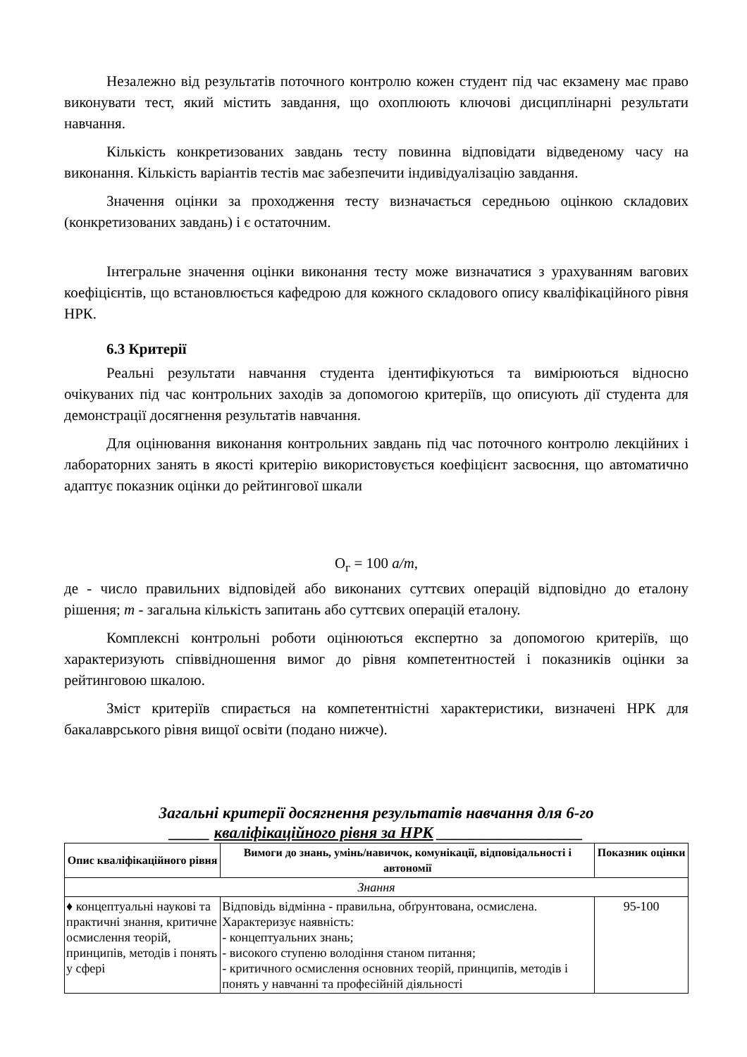Незалежно від результатів поточного контролю кожен студент під час екзамену має право виконувати тест, який містить завдання, що охоплюють ключові дисциплінарні результати навчання.
Кількість конкретизованих завдань тесту повинна відповідати відведеному часу на виконання. Кількість варіантів тестів має забезпечити індивідуалізацію завдання.
Значення оцінки за проходження тесту визначається середньою оцінкою складових (конкретизованих завдань) і є остаточним.
Інтегральне значення оцінки виконання тесту може визначатися з урахуванням вагових коефіцієнтів, що встановлюється кафедрою для кожного складового опису кваліфікаційного рівня НРК.
6.3 Критерії
Реальні результати навчання студента ідентифікуються та вимірюються відносно очікуваних під час контрольних заходів за допомогою критеріїв, що описують дії студента для демонстрації досягнення результатів навчання.
Для оцінювання виконання контрольних завдань під час поточного контролю лекційних і лабораторних занять в якості критерію використовується коефіцієнт засвоєння, що автоматично адаптує показник оцінки до рейтингової шкали
О<sub>г</sub> = 100 a/m,
де - число правильних відповідей або виконаних суттєвих операцій відповідно до еталону рішення; m - загальна кількість запитань або суттєвих операцій еталону.
Комплексні контрольні роботи оцінюються експертно за допомогою критеріїв, що характеризують співвідношення вимог до рівня компетентностей і показників оцінки за рейтинговою шкалою.
Зміст критеріїв спирається на компетентністні характеристики, визначені НРК для бакалаврського рівня вищої освіти (подано нижче).
Загальні критерії досягнення результатів навчання для 6-го
_____ кваліфікаційного рівня за НРК __________________
| Опис кваліфікаційного рівня | Вимоги до знань, умінь/навичок, комунікації, відповідальності і автономії | Показник оцінки |
| --- | --- | --- |
| Знання | | |
| ♦ концептуальні наукові та практичні знання, критичне осмислення теорій, принципів, методів і понять у сфері | Відповідь відмінна - правильна, обґрунтована, осмислена. Характеризує наявність: - концептуальних знань; - високого ступеню володіння станом питання; - критичного осмислення основних теорій, принципів, методів і понять у навчанні та професійній діяльності | 95-100 |